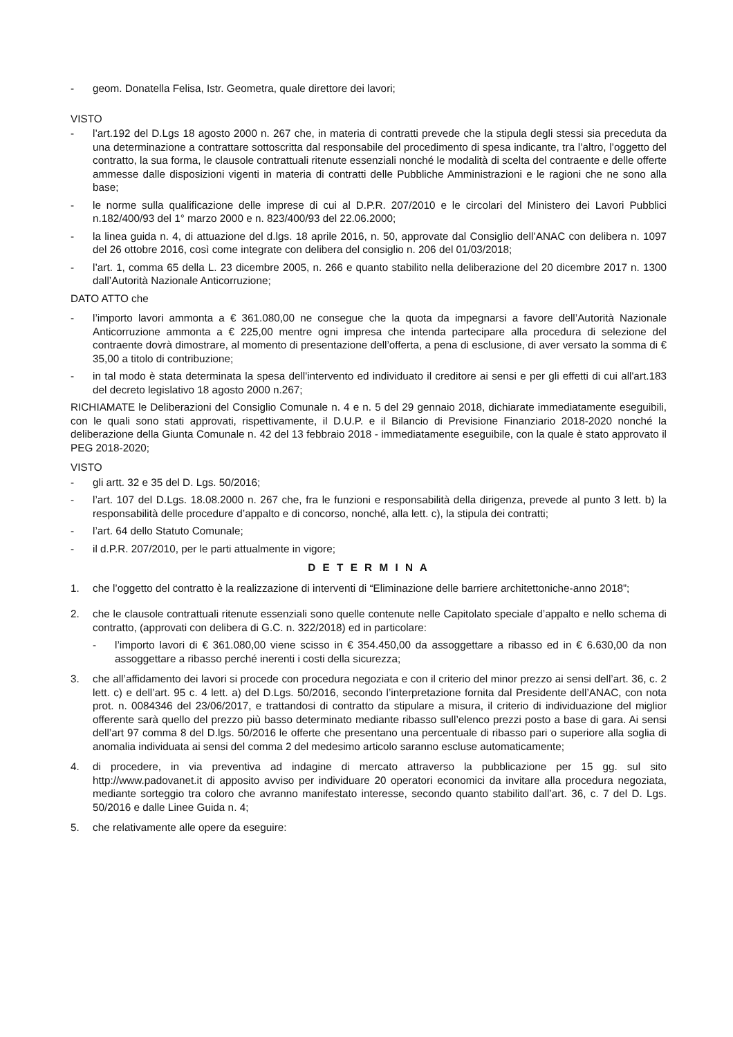- geom. Donatella Felisa, Istr. Geometra, quale direttore dei lavori;
VISTO
- l’art.192 del D.Lgs 18 agosto 2000 n. 267 che, in materia di contratti prevede che la stipula degli stessi sia preceduta da una determinazione a contrattare sottoscritta dal responsabile del procedimento di spesa indicante, tra l’altro, l’oggetto del contratto, la sua forma, le clausole contrattuali ritenute essenziali nonché le modalità di scelta del contraente e delle offerte ammesse dalle disposizioni vigenti in materia di contratti delle Pubbliche Amministrazioni e le ragioni che ne sono alla base;
- le norme sulla qualificazione delle imprese di cui al D.P.R. 207/2010 e le circolari del Ministero dei Lavori Pubblici n.182/400/93 del 1° marzo 2000 e n. 823/400/93 del 22.06.2000;
- la linea guida n. 4, di attuazione del d.lgs. 18 aprile 2016, n. 50, approvate dal Consiglio dell’ANAC con delibera n. 1097 del 26 ottobre 2016, così come integrate con delibera del consiglio n. 206 del 01/03/2018;
- l’art. 1, comma 65 della L. 23 dicembre 2005, n. 266 e quanto stabilito nella deliberazione del 20 dicembre 2017 n. 1300 dall’Autorità Nazionale Anticorruzione;
DATO ATTO che
- l’importo lavori ammonta a € 361.080,00 ne consegue che la quota da impegnarsi a favore dell’Autorità Nazionale Anticorruzione ammonta a € 225,00 mentre ogni impresa che intenda partecipare alla procedura di selezione del contraente dovrà dimostrare, al momento di presentazione dell’offerta, a pena di esclusione, di aver versato la somma di € 35,00 a titolo di contribuzione;
- in tal modo è stata determinata la spesa dell'intervento ed individuato il creditore ai sensi e per gli effetti di cui all'art.183 del decreto legislativo 18 agosto 2000 n.267;
RICHIAMATE le Deliberazioni del Consiglio Comunale n. 4 e n. 5 del 29 gennaio 2018, dichiarate immediatamente eseguibili, con le quali sono stati approvati, rispettivamente, il D.U.P. e il Bilancio di Previsione Finanziario 2018-2020 nonché la deliberazione della Giunta Comunale n. 42 del 13 febbraio 2018 - immediatamente eseguibile, con la quale è stato approvato il PEG 2018-2020;
VISTO
- gli artt. 32 e 35 del D. Lgs. 50/2016;
- l’art. 107 del D.Lgs. 18.08.2000 n. 267 che, fra le funzioni e responsabilità della dirigenza, prevede al punto 3 lett. b) la responsabilità delle procedure d’appalto e di concorso, nonché, alla lett. c), la stipula dei contratti;
- l’art. 64 dello Statuto Comunale;
- il d.P.R. 207/2010, per le parti attualmente in vigore;
D E T E R M I N A
1. che l’oggetto del contratto è la realizzazione di interventi di “Eliminazione delle barriere architettoniche-anno 2018”;
2. che le clausole contrattuali ritenute essenziali sono quelle contenute nelle Capitolato speciale d’appalto e nello schema di contratto, (approvati con delibera di G.C. n. 322/2018) ed in particolare:
- l’importo lavori di € 361.080,00 viene scisso in € 354.450,00 da assoggettare a ribasso ed in € 6.630,00 da non assoggettare a ribasso perché inerenti i costi della sicurezza;
3. che all’affidamento dei lavori si procede con procedura negoziata e con il criterio del minor prezzo ai sensi dell’art. 36, c. 2 lett. c) e dell’art. 95 c. 4 lett. a) del D.Lgs. 50/2016, secondo l’interpretazione fornita dal Presidente dell’ANAC, con nota prot. n. 0084346 del 23/06/2017, e trattandosi di contratto da stipulare a misura, il criterio di individuazione del miglior offerente sarà quello del prezzo più basso determinato mediante ribasso sull’elenco prezzi posto a base di gara. Ai sensi dell’art 97 comma 8 del D.lgs. 50/2016 le offerte che presentano una percentuale di ribasso pari o superiore alla soglia di anomalia individuata ai sensi del comma 2 del medesimo articolo saranno escluse automaticamente;
4. di procedere, in via preventiva ad indagine di mercato attraverso la pubblicazione per 15 gg. sul sito http://www.padovanet.it di apposito avviso per individuare 20 operatori economici da invitare alla procedura negoziata, mediante sorteggio tra coloro che avranno manifestato interesse, secondo quanto stabilito dall’art. 36, c. 7 del D. Lgs. 50/2016 e dalle Linee Guida n. 4;
5. che relativamente alle opere da eseguire: